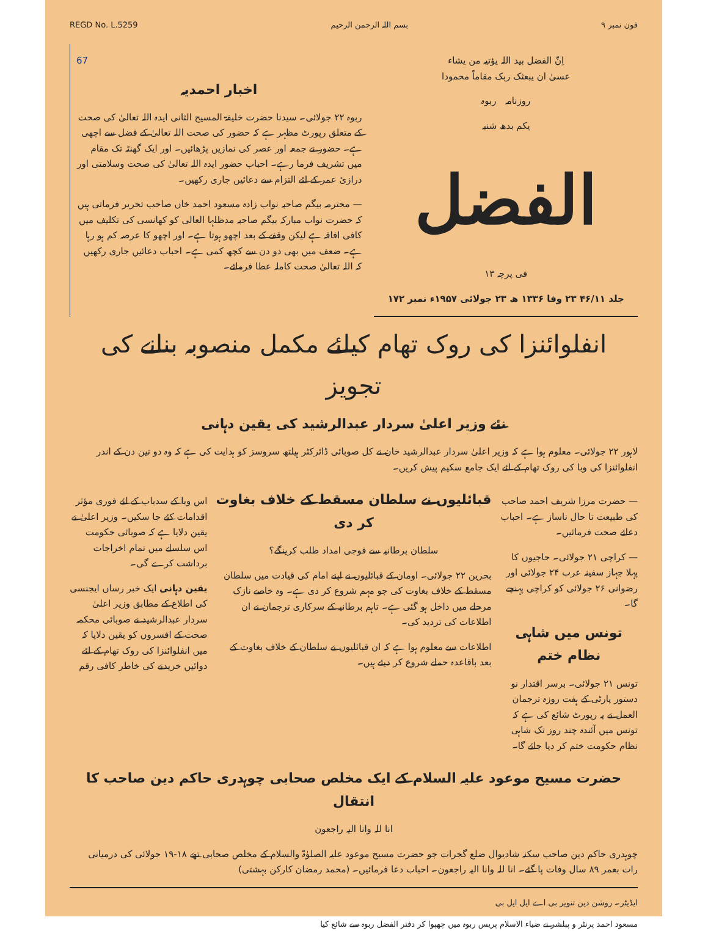REGD No. L.5259 بسم اللہ الرحمن الرحیم فون نمبر ۹
اِنّ الفضل بید اللہ یؤتیہ من یشاء
عسیٰ ان یبعثک ربک مقاماً محمودا
روزنامہ ربوہ
یکم بدھ شنبہ
الفضل
فی پرچہ ۱۳
جلد ۴۶/۱۱ ۲۳ وفا ۱۳۳۶ ھ ۲۳ جولائی ۱۹۵۷ء نمبر ۱۷۲
67
اخبار احمدیہ
ربوہ ۲۲ جولائی۔ سیدنا حضرت خلیفۃ المسیح الثانی ایدہ اللہ تعالیٰ کی صحت کے متعلق رپورٹ مظہر ہے کہ حضور کی صحت اللہ تعالیٰ کے فضل سے اچھی ہے۔ حضور نے جمعہ اور عصر کی نمازیں پڑھائیں۔ اور ایک گھنٹہ تک مقام میں تشریف فرما رہے۔ احباب حضور ایدہ اللہ تعالیٰ کی صحت وسلامتی اور درازیٔ عمر کے لئے التزام سے دعائیں جاری رکھیں۔
— محترمہ بیگم صاحبہ نواب زادہ مسعود احمد خاں صاحب تحریر فرماتی ہیں کہ حضرت نواب مبارکہ بیگم صاحبہ مدظلہا العالی کو کھانسی کی تکلیف میں کافی افاقہ ہے لیکن وقفے کے بعد اچھو ہوتا ہے۔ اور اچھو کا عرصہ کم ہو رہا ہے۔ ضعف میں بھی دو دن سے کچھ کمی ہے۔ احباب دعائیں جاری رکھیں کہ اللہ تعالیٰ صحت کاملہ عطا فرمائے۔
انفلوائنزا کی روک تھام کیلئے مکمل منصوبہ بنانے کی تجویز
نئے وزیر اعلیٰ سردار عبدالرشید کی یقین دہانی
لاہور ۲۲ جولائی۔ معلوم ہوا ہے کہ وزیر اعلیٰ سردار عبدالرشید خان نے کل صوبائی ڈائرکٹر ہیلتھ سروسز کو ہدایت کی ہے کہ وہ دو تین دن کے اندر انفلوائنزا کی وبا کی روک تھام کے لئے ایک جامع سکیم پیش کریں۔
— حضرت مرزا شریف احمد صاحب کی طبیعت تا حال ناساز ہے۔ احباب دعائے صحت فرمائیں۔
— کراچی ۲۱ جولائی۔ حاجیوں کا پہلا جہاز سفینہ عرب ۲۴ جولائی اور رضوانی ۲۶ جولائی کو کراچی پہنچے گا۔
تونس میں شاہی نظام ختم
تونس ۲۱ جولائی۔ برسر اقتدار نو دستور پارٹی کے ہفت روزہ ترجمان العمل نے یہ رپورٹ شائع کی ہے کہ تونس میں آئندہ چند روز تک شاہی نظام حکومت ختم کر دیا جائے گا۔
قبائلیوں نے سلطان مسقط کے خلاف بغاوت کر دی
سلطان برطانیہ سے فوجی امداد طلب کرینگے؟
بحرین ۲۲ جولائی۔ اومان کے قبائلیوں نے اپنے امام کی قیادت میں سلطان مسقط کے خلاف بغاوت کی جو مہم شروع کر دی ہے۔ وہ خاصے نازک مرحلے میں داخل ہو گئی ہے۔ تاہم برطانیہ کے سرکاری ترجمان نے ان اطلاعات کی تردید کی۔
اطلاعات سے معلوم ہوا ہے کہ ان قبائلیوں نے سلطان کے خلاف بغاوت کے بعد باقاعدہ حملے شروع کر دیئے ہیں۔
اس وبا کے سدباب کے لئے فوری مؤثر اقدامات کئے جا سکیں۔ وزیر اعلیٰ نے یقین دلایا ہے کہ صوبائی حکومت اس سلسلے میں تمام اخراجات برداشت کرے گی۔
یقین دہانی ایک خبر رساں ایجنسی کی اطلاع کے مطابق وزیر اعلیٰ سردار عبدالرشید نے صوبائی محکمہ صحت کے افسروں کو یقین دلایا کہ میں انفلوائنزا کی روک تھام کے لئے دوائیں خریدنے کی خاطر کافی رقم
حضرت مسیح موعود علیہ السلام کے ایک مخلص صحابی چوہدری حاکم دین صاحب کا انتقال
انا للہ وانا الیہ راجعون
چوہدری حاکم دین صاحب سکنہ شادیوال ضلع گجرات جو حضرت مسیح موعود علیہ الصلوٰۃ والسلام کے مخلص صحابی تھے ۱۸-۱۹ جولائی کی درمیانی رات بعمر ۸۹ سال وفات پا گئے۔ انا للہ وانا الیہ راجعون۔ احباب دعا فرمائیں۔ (محمد رمضان کارکن بہشتی)
ایڈیٹر۔ روشن دین تنویر بی اے ایل ایل بی
مسعود احمد پرنٹر و پبلشر نے ضیاء الاسلام پریس ربوہ میں چھپوا کر دفتر الفضل ربوہ سے شائع کیا